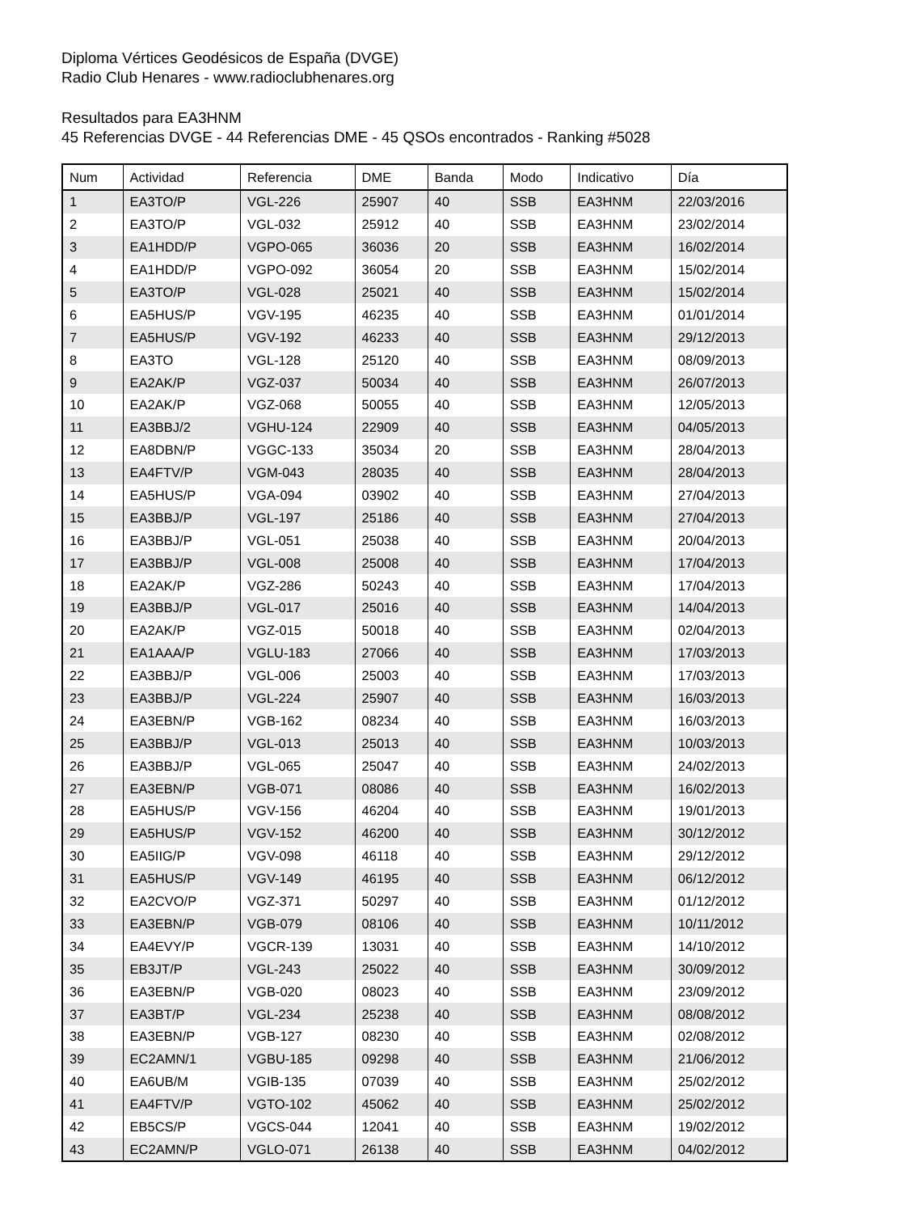Diploma Vértices Geodésicos de España (DVGE)
Radio Club Henares - www.radioclubhenares.org
Resultados para EA3HNM
45 Referencias DVGE - 44 Referencias DME - 45 QSOs encontrados - Ranking #5028
| Num | Actividad | Referencia | DME | Banda | Modo | Indicativo | Día |
| --- | --- | --- | --- | --- | --- | --- | --- |
| 1 | EA3TO/P | VGL-226 | 25907 | 40 | SSB | EA3HNM | 22/03/2016 |
| 2 | EA3TO/P | VGL-032 | 25912 | 40 | SSB | EA3HNM | 23/02/2014 |
| 3 | EA1HDD/P | VGPO-065 | 36036 | 20 | SSB | EA3HNM | 16/02/2014 |
| 4 | EA1HDD/P | VGPO-092 | 36054 | 20 | SSB | EA3HNM | 15/02/2014 |
| 5 | EA3TO/P | VGL-028 | 25021 | 40 | SSB | EA3HNM | 15/02/2014 |
| 6 | EA5HUS/P | VGV-195 | 46235 | 40 | SSB | EA3HNM | 01/01/2014 |
| 7 | EA5HUS/P | VGV-192 | 46233 | 40 | SSB | EA3HNM | 29/12/2013 |
| 8 | EA3TO | VGL-128 | 25120 | 40 | SSB | EA3HNM | 08/09/2013 |
| 9 | EA2AK/P | VGZ-037 | 50034 | 40 | SSB | EA3HNM | 26/07/2013 |
| 10 | EA2AK/P | VGZ-068 | 50055 | 40 | SSB | EA3HNM | 12/05/2013 |
| 11 | EA3BBJ/2 | VGHU-124 | 22909 | 40 | SSB | EA3HNM | 04/05/2013 |
| 12 | EA8DBN/P | VGGC-133 | 35034 | 20 | SSB | EA3HNM | 28/04/2013 |
| 13 | EA4FTV/P | VGM-043 | 28035 | 40 | SSB | EA3HNM | 28/04/2013 |
| 14 | EA5HUS/P | VGA-094 | 03902 | 40 | SSB | EA3HNM | 27/04/2013 |
| 15 | EA3BBJ/P | VGL-197 | 25186 | 40 | SSB | EA3HNM | 27/04/2013 |
| 16 | EA3BBJ/P | VGL-051 | 25038 | 40 | SSB | EA3HNM | 20/04/2013 |
| 17 | EA3BBJ/P | VGL-008 | 25008 | 40 | SSB | EA3HNM | 17/04/2013 |
| 18 | EA2AK/P | VGZ-286 | 50243 | 40 | SSB | EA3HNM | 17/04/2013 |
| 19 | EA3BBJ/P | VGL-017 | 25016 | 40 | SSB | EA3HNM | 14/04/2013 |
| 20 | EA2AK/P | VGZ-015 | 50018 | 40 | SSB | EA3HNM | 02/04/2013 |
| 21 | EA1AAA/P | VGLU-183 | 27066 | 40 | SSB | EA3HNM | 17/03/2013 |
| 22 | EA3BBJ/P | VGL-006 | 25003 | 40 | SSB | EA3HNM | 17/03/2013 |
| 23 | EA3BBJ/P | VGL-224 | 25907 | 40 | SSB | EA3HNM | 16/03/2013 |
| 24 | EA3EBN/P | VGB-162 | 08234 | 40 | SSB | EA3HNM | 16/03/2013 |
| 25 | EA3BBJ/P | VGL-013 | 25013 | 40 | SSB | EA3HNM | 10/03/2013 |
| 26 | EA3BBJ/P | VGL-065 | 25047 | 40 | SSB | EA3HNM | 24/02/2013 |
| 27 | EA3EBN/P | VGB-071 | 08086 | 40 | SSB | EA3HNM | 16/02/2013 |
| 28 | EA5HUS/P | VGV-156 | 46204 | 40 | SSB | EA3HNM | 19/01/2013 |
| 29 | EA5HUS/P | VGV-152 | 46200 | 40 | SSB | EA3HNM | 30/12/2012 |
| 30 | EA5IIG/P | VGV-098 | 46118 | 40 | SSB | EA3HNM | 29/12/2012 |
| 31 | EA5HUS/P | VGV-149 | 46195 | 40 | SSB | EA3HNM | 06/12/2012 |
| 32 | EA2CVO/P | VGZ-371 | 50297 | 40 | SSB | EA3HNM | 01/12/2012 |
| 33 | EA3EBN/P | VGB-079 | 08106 | 40 | SSB | EA3HNM | 10/11/2012 |
| 34 | EA4EVY/P | VGCR-139 | 13031 | 40 | SSB | EA3HNM | 14/10/2012 |
| 35 | EB3JT/P | VGL-243 | 25022 | 40 | SSB | EA3HNM | 30/09/2012 |
| 36 | EA3EBN/P | VGB-020 | 08023 | 40 | SSB | EA3HNM | 23/09/2012 |
| 37 | EA3BT/P | VGL-234 | 25238 | 40 | SSB | EA3HNM | 08/08/2012 |
| 38 | EA3EBN/P | VGB-127 | 08230 | 40 | SSB | EA3HNM | 02/08/2012 |
| 39 | EC2AMN/1 | VGBU-185 | 09298 | 40 | SSB | EA3HNM | 21/06/2012 |
| 40 | EA6UB/M | VGIB-135 | 07039 | 40 | SSB | EA3HNM | 25/02/2012 |
| 41 | EA4FTV/P | VGTO-102 | 45062 | 40 | SSB | EA3HNM | 25/02/2012 |
| 42 | EB5CS/P | VGCS-044 | 12041 | 40 | SSB | EA3HNM | 19/02/2012 |
| 43 | EC2AMN/P | VGLO-071 | 26138 | 40 | SSB | EA3HNM | 04/02/2012 |